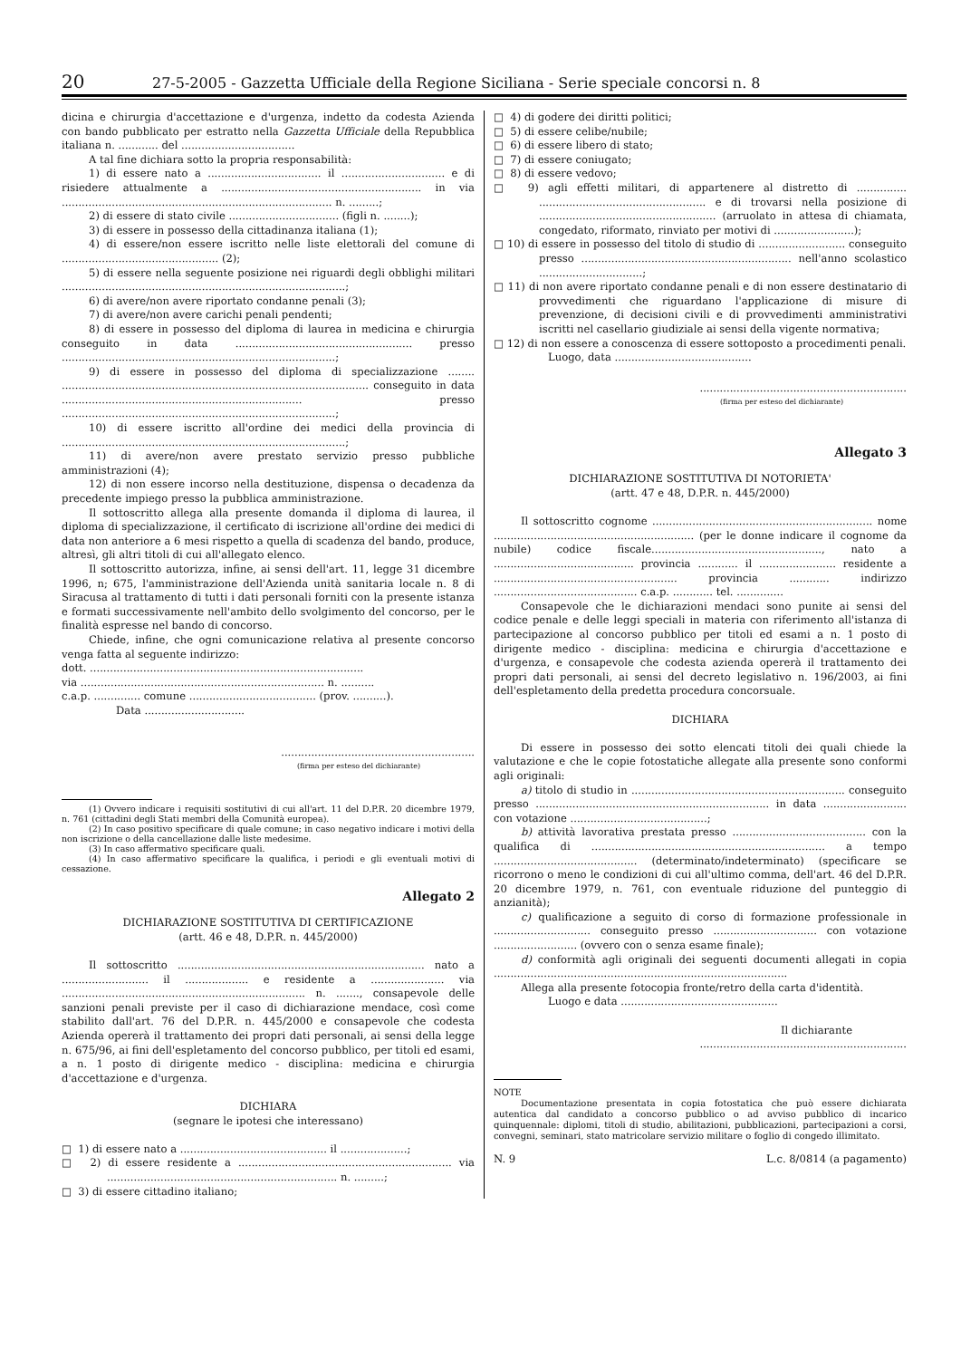20 27-5-2005 - Gazzetta Ufficiale della Regione Siciliana - Serie speciale concorsi n. 8
dicina e chirurgia d'accettazione e d'urgenza, indetto da codesta Azienda con bando pubblicato per estratto nella Gazzetta Ufficiale della Repubblica italiana n. ............ del ..................................
A tal fine dichiara sotto la propria responsabilità:
1) di essere nato a .................................. il ............................... e di risiedere attualmente a ............................................................ in via ................................................................................. n. .........;
2) di essere di stato civile ................................. (figli n. ........);
3) di essere in possesso della cittadinanza italiana (1);
4) di essere/non essere iscritto nelle liste elettorali del comune di ............................................... (2);
5) di essere nella seguente posizione nei riguardi degli obblighi militari .....................................................................................;
6) di avere/non avere riportato condanne penali (3);
7) di avere/non avere carichi penali pendenti;
8) di essere in possesso del diploma di laurea in medicina e chirurgia conseguito in data ..................................................... presso ..................................................................................;
9) di essere in possesso del diploma di specializzazione ........ ............................................................................................ conseguito in data ........................................................................ presso ..................................................................................;
10) di essere iscritto all'ordine dei medici della provincia di .....................................................................................;
11) di avere/non avere prestato servizio presso pubbliche amministrazioni (4);
12) di non essere incorso nella destituzione, dispensa o decadenza da precedente impiego presso la pubblica amministrazione.
Il sottoscritto allega alla presente domanda il diploma di laurea, il diploma di specializzazione, il certificato di iscrizione all'ordine dei medici di data non anteriore a 6 mesi rispetto a quella di scadenza del bando, produce, altresì, gli altri titoli di cui all'allegato elenco.
Il sottoscritto autorizza, infine, ai sensi dell'art. 11, legge 31 dicembre 1996, n; 675, l'amministrazione dell'Azienda unità sanitaria locale n. 8 di Siracusa al trattamento di tutti i dati personali forniti con la presente istanza e formati successivamente nell'ambito dello svolgimento del concorso, per le finalità espresse nel bando di concorso.
Chiede, infine, che ogni comunicazione relativa al presente concorso venga fatta al seguente indirizzo:
dott. ..................................................................................
via ......................................................................... n. ..........
c.a.p. .............. comune ...................................... (prov. ..........).
Data ..............................
..........................................................
(firma per esteso del dichiarante)
(1) Ovvero indicare i requisiti sostitutivi di cui all'art. 11 del D.P.R. 20 dicembre 1979, n. 761 (cittadini degli Stati membri della Comunità europea).
(2) In caso positivo specificare di quale comune; in caso negativo indicare i motivi della non iscrizione o della cancellazione dalle liste medesime.
(3) In caso affermativo specificare quali.
(4) In caso affermativo specificare la qualifica, i periodi e gli eventuali motivi di cessazione.
Allegato 2
DICHIARAZIONE SOSTITUTIVA DI CERTIFICAZIONE
(artt. 46 e 48, D.P.R. n. 445/2000)
Il sottoscritto .......................................................................... nato a .......................... il ................... e residente a ...................... via ......................................................................... n. ......., consapevole delle sanzioni penali previste per il caso di dichiarazione mendace, così come stabilito dall'art. 76 del D.P.R. n. 445/2000 e consapevole che codesta Azienda opererà il trattamento dei propri dati personali, ai sensi della legge n. 675/96, ai fini dell'espletamento del concorso pubblico, per titoli ed esami, a n. 1 posto di dirigente medico - disciplina: medicina e chirurgia d'accettazione e d'urgenza.
DICHIARA
(segnare le ipotesi che interessano)
□ 1) di essere nato a ............................................ il ....................;
□ 2) di essere residente a ................................................................ via ..................................................................... n. .........;
□ 3) di essere cittadino italiano;
□ 4) di godere dei diritti politici;
□ 5) di essere celibe/nubile;
□ 6) di essere libero di stato;
□ 7) di essere coniugato;
□ 8) di essere vedovo;
□ 9) agli effetti militari, di appartenere al distretto di ............... .................................................. e di trovarsi nella posizione di ..................................................... (arruolato in attesa di chiamata, congedato, riformato, rinviato per motivi di ........................);
□ 10) di essere in possesso del titolo di studio di .......................... conseguito presso ............................................................... nell'anno scolastico ...............................;
□ 11) di non avere riportato condanne penali e di non essere destinatario di provvedimenti che riguardano l'applicazione di misure di prevenzione, di decisioni civili e di provvedimenti amministrativi iscritti nel casellario giudiziale ai sensi della vigente normativa;
□ 12) di non essere a conoscenza di essere sottoposto a procedimenti penali.
Luogo, data .........................................
..............................................................
(firma per esteso del dichiarante)
Allegato 3
DICHIARAZIONE SOSTITUTIVA DI NOTORIETA'
(artt. 47 e 48, D.P.R. n. 445/2000)
Il sottoscritto cognome .................................................................. nome ............................................................ (per le donne indicare il cognome da nubile) codice fiscale..................................................., nato a .......................................... provincia ............ il ....................... residente a ....................................................... provincia ............ indirizzo ........................................... c.a.p. ............ tel. ..............
Consapevole che le dichiarazioni mendaci sono punite ai sensi del codice penale e delle leggi speciali in materia con riferimento all'istanza di partecipazione al concorso pubblico per titoli ed esami a n. 1 posto di dirigente medico - disciplina: medicina e chirurgia d'accettazione e d'urgenza, e consapevole che codesta azienda opererà il trattamento dei propri dati personali, ai sensi del decreto legislativo n. 196/2003, ai fini dell'espletamento della predetta procedura concorsuale.
DICHIARA
Di essere in possesso dei sotto elencati titoli dei quali chiede la valutazione e che le copie fotostatiche allegate alla presente sono conformi agli originali:
a) titolo di studio in ................................................................ conseguito presso ...................................................................... in data ......................... con votazione .........................................;
b) attività lavorativa prestata presso ........................................ con la qualifica di ...................................................................... a tempo ........................................... (determinato/indeterminato) (specificare se ricorrono o meno le condizioni di cui all'ultimo comma, dell'art. 46 del D.P.R. 20 dicembre 1979, n. 761, con eventuale riduzione del punteggio di anzianità);
c) qualificazione a seguito di corso di formazione professionale in ............................. conseguito presso ............................... con votazione ......................... (ovvero con o senza esame finale);
d) conformità agli originali dei seguenti documenti allegati in copia ........................................................................................
Allega alla presente fotocopia fronte/retro della carta d'identità.
Luogo e data ...............................................
Il dichiarante
..............................................................
NOTE
Documentazione presentata in copia fotostatica che può essere dichiarata autentica dal candidato a concorso pubblico o ad avviso pubblico di incarico quinquennale: diplomi, titoli di studio, abilitazioni, pubblicazioni, partecipazioni a corsi, convegni, seminari, stato matricolare servizio militare o foglio di congedo illimitato.
N. 9 L.c. 8/0814 (a pagamento)